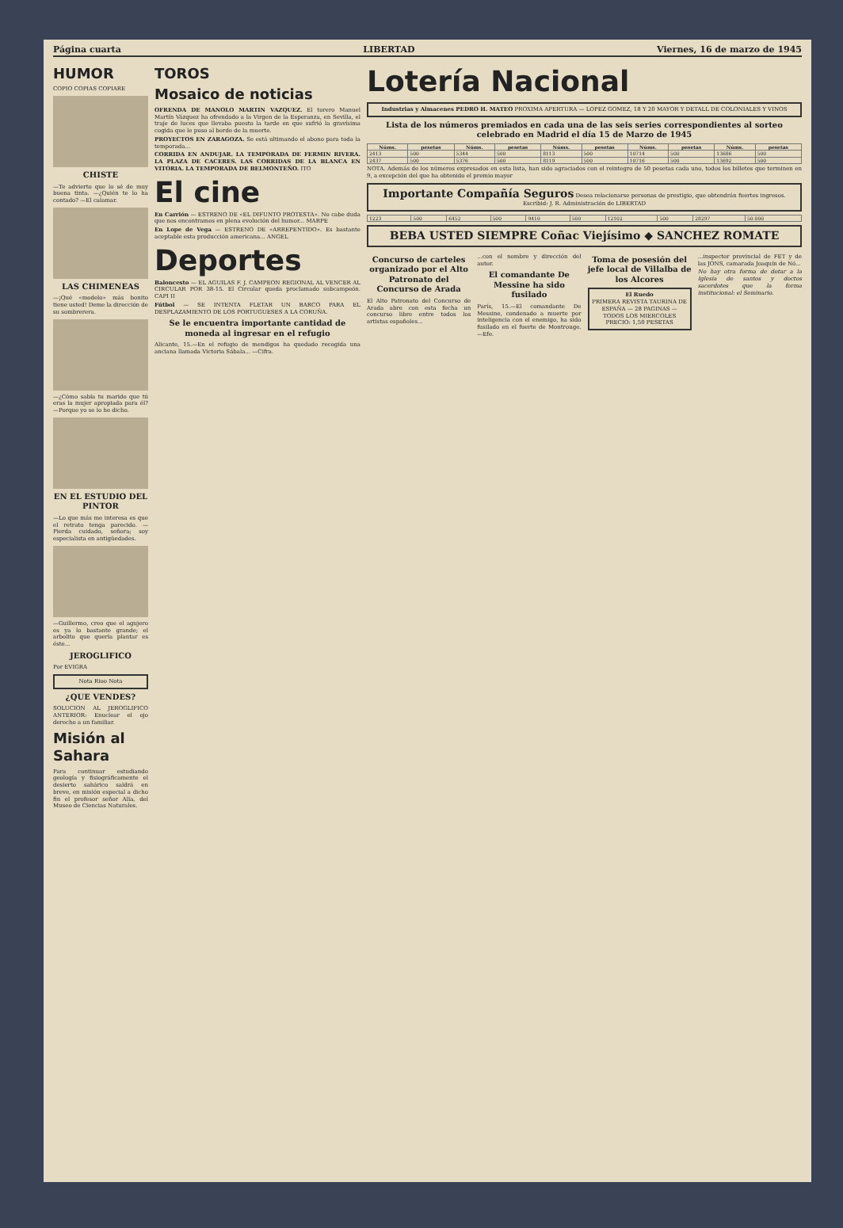Página cuarta LIBERTAD Viernes, 16 de marzo de 1945
HUMOR
COPIO COPIAS COPIARE
CHISTE
—Te advierto que lo sé de muy buena tinta. —¿Quién te lo ha contado? —El calamar.
LAS CHIMENEAS
—¡Qué «modelo» más bonito tiene usted! Deme la dirección de su sombrerera.
—¿Cómo sabía tu marido que tú eras la mujer apropiada para él? —Porque yo se lo he dicho.
EN EL ESTUDIO DEL PINTOR
—Lo que más me interesa es que el retrato tenga parecido. —Pierda cuidado, señora; soy especialista en antigüedades.
—Guillermo, creo que el agujero es ya lo bastante grande; el arbolito que quería plantar es éste...
JEROGLIFICO
Por EVIGRA
Nota Rioo Nota
¿QUE VENDES?
SOLUCION AL JEROGLIFICO ANTERIOR: Enuclear el ojo derecho a un familiar.
Misión al Sahara
Para continuar estudiando geología y fisiográficamente el desierto sahárico saldrá en breve, en misión especial a dicho fin el profesor señor Alía, del Museo de Ciencias Naturales.
TOROS
Mosaico de noticias
OFRENDA DE MANOLO MARTIN VAZQUEZ. El torero Manuel Martín Vázquez ha ofrendado a la Virgen de la Esperanza, en Sevilla, el traje de luces que llevaba puesto la tarde en que sufrió la gravísima cogida que le puso al borde de la muerte.
PROYECTOS EN ZARAGOZA. Se está ultimando el abono para toda la temporada...
CORRIDA EN ANDUJAR. LA TEMPORADA DE FERMIN RIVERA. LA PLAZA DE CACERES. LAS CORRIDAS DE LA BLANCA EN VITORIA. LA TEMPORADA DE BELMONTEÑO. ITO
El cine
En Carrión — ESTRENO DE «EL DIFUNTO PROTESTA». No cabe duda que nos encontramos en plena evolución del humor... MARPE
En Lope de Vega — ESTRENO DE «ARREPENTIDO». Es bastante aceptable esta producción americana... ANGEL
Deportes
Baloncesto — EL AGUILAS F. J. CAMPEON REGIONAL AL VENCER AL CIRCULAR POR 38-15. El Circular queda proclamado subcampeón. CAPI II
Fútbol — SE INTENTA FLETAR UN BARCO PARA EL DESPLAZAMIENTO DE LOS PORTUGUESES A LA CORUÑA.
Se le encuentra importante cantidad de moneda al ingresar en el refugio
Alicante, 15.—En el refugio de mendigos ha quedado recogida una anciana llamada Victoria Sábala... —Cifra.
Lotería Nacional
Industrias y Almacenes PEDRO H. MATEO PROXIMA APERTURA — LOPEZ GOMEZ, 18 Y 20 MAYOR Y DETALL DE COLONIALES Y VINOS
Lista de los números premiados en cada una de las seis series correspondientes al sorteo celebrado en Madrid el día 15 de Marzo de 1945
| Núms. | pesetas | Núms. | pesetas | Núms. | pesetas | Núms. | pesetas | Núms. | pesetas |
| --- | --- | --- | --- | --- | --- | --- | --- | --- | --- |
| 2413 | 500 | 5344 | 500 | 8113 | 500 | 10714 | 500 | 13686 | 500 |
| 2437 | 500 | 5376 | 500 | 8119 | 500 | 10716 | 500 | 13692 | 500 |
NOTA. Además de los números expresados en esta lista, han sido agraciados con el reintegro de 50 pesetas cada uno, todos los billetes que terminen en 9, a excepción del que ha obtenido el premio mayor
Importante Compañía Seguros Desea relacionarse personas de prestigio, que obtendrán fuertes ingresos. Escribid: J. R. Administración de LIBERTAD
| 1223 | 500 | 6452 | 500 | 9410 | 500 | 12102 | 500 | 28297 | 50.000 |
BEBA USTED SIEMPRE Coñac Viejísimo ◆ SANCHEZ ROMATE
Concurso de carteles organizado por el Alto Patronato del Concurso de Arada
El Alto Patronato del Concurso de Arada abre con esta fecha un concurso libre entre todos los artistas españoles...
...con el nombre y dirección del autor.
El comandante De Messine ha sido fusilado
París, 15.—El comandante De Messine, condenado a muerte por inteligencia con el enemigo, ha sido fusilado en el fuerte de Montrouge. —Efe.
Toma de posesión del jefe local de Villalba de los Alcores
El Ruedo
PRIMERA REVISTA TAURINA DE ESPAÑA — 28 PAGINAS — TODOS LOS MIERCOLES PRECIO: 1,50 PESETAS
...inspector provincial de FET y de las JONS, camarada Joaquín de Nó...
No hay otra forma de dotar a la Iglesia de santos y doctos sacerdotes que la forma institucional: el Seminario.